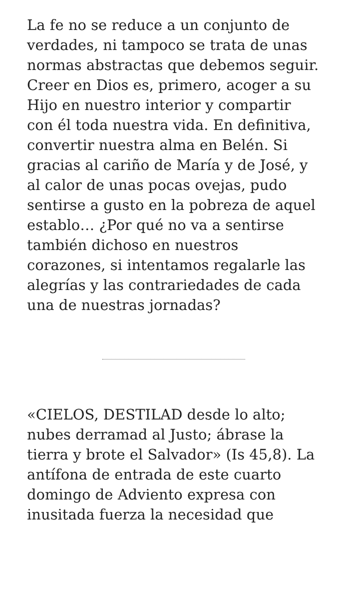La fe no se reduce a un conjunto de verdades, ni tampoco se trata de unas normas abstractas que debemos seguir. Creer en Dios es, primero, acoger a su Hijo en nuestro interior y compartir con él toda nuestra vida. En definitiva, convertir nuestra alma en Belén. Si gracias al cariño de María y de José, y al calor de unas pocas ovejas, pudo sentirse a gusto en la pobreza de aquel establo… ¿Por qué no va a sentirse también dichoso en nuestros corazones, si intentamos regalarle las alegrías y las contrariedades de cada una de nuestras jornadas?
«CIELOS, DESTILAD desde lo alto; nubes derramad al Justo; ábrase la tierra y brote el Salvador» (Is 45,8). La antífona de entrada de este cuarto domingo de Adviento expresa con inusitada fuerza la necesidad que